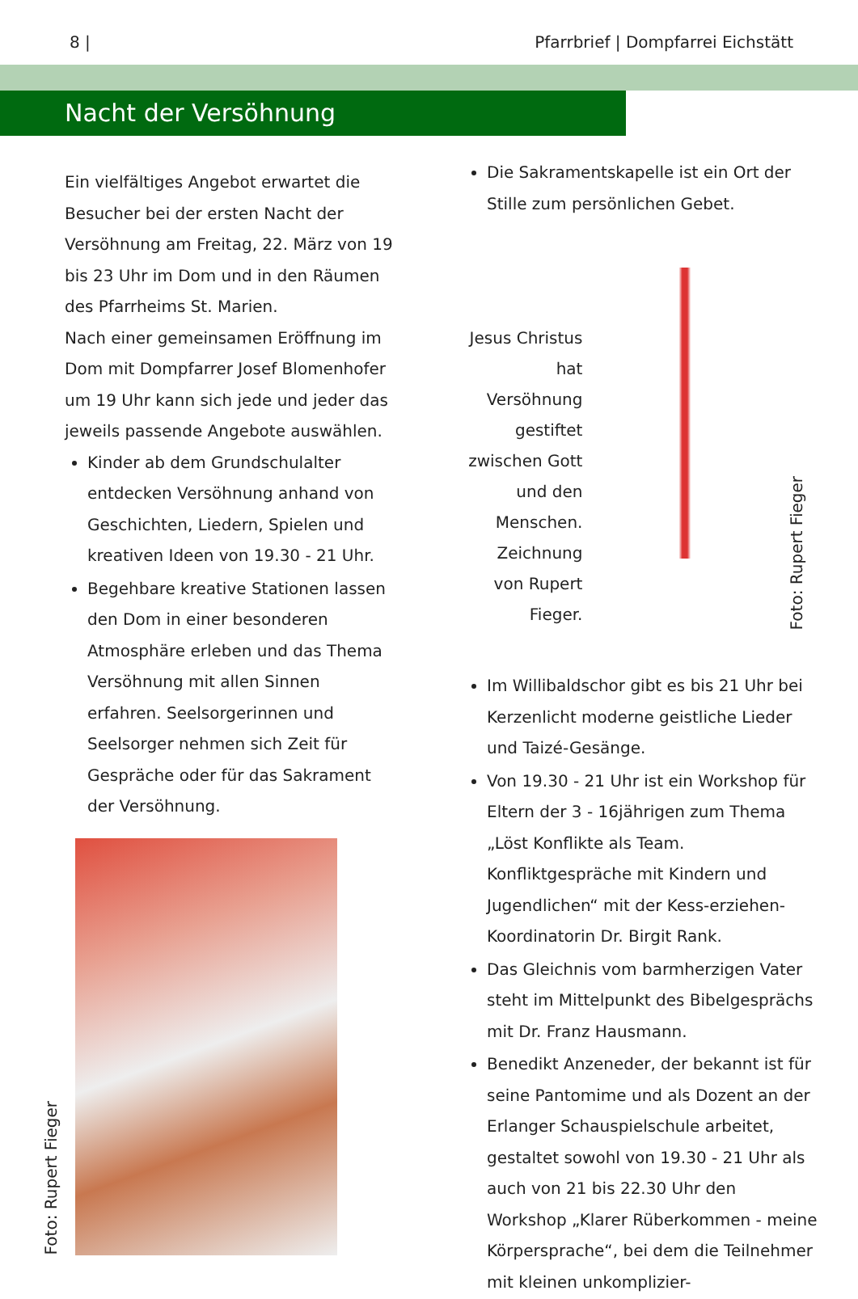8 | Pfarrbrief | Dompfarrei Eichstätt
Nacht der Versöhnung
Ein vielfältiges Angebot erwartet die Besucher bei der ersten Nacht der Versöhnung am Freitag, 22. März von 19 bis 23 Uhr im Dom und in den Räumen des Pfarrheims St. Marien.
Nach einer gemeinsamen Eröffnung im Dom mit Dompfarrer Josef Blomenhofer um 19 Uhr kann sich jede und jeder das jeweils passende Angebote auswählen.
Kinder ab dem Grundschulalter entdecken Versöhnung anhand von Geschichten, Liedern, Spielen und kreativen Ideen von 19.30 - 21 Uhr.
Begehbare kreative Stationen lassen den Dom in einer besonderen Atmosphäre erleben und das Thema Versöhnung mit allen Sinnen erfahren. Seelsorgerinnen und Seelsorger nehmen sich Zeit für Gespräche oder für das Sakrament der Versöhnung.
Foto: Rupert Fieger
Die Sakramentskapelle ist ein Ort der Stille zum persönlichen Gebet.
Jesus Christus hat Versöhnung gestiftet zwischen Gott und den Menschen. Zeichnung von Rupert Fieger.
Foto: Rupert Fieger
Im Willibaldschor gibt es bis 21 Uhr bei Kerzenlicht moderne geistliche Lieder und Taizé-Gesänge.
Von 19.30 - 21 Uhr ist ein Workshop für Eltern der 3 - 16jährigen zum Thema „Löst Konflikte als Team. Konfliktgespräche mit Kindern und Jugendlichen“ mit der Kess-erziehen-Koordinatorin Dr. Birgit Rank.
Das Gleichnis vom barmherzigen Vater steht im Mittelpunkt des Bibelgesprächs mit Dr. Franz Hausmann.
Benedikt Anzeneder, der bekannt ist für seine Pantomime und als Dozent an der Erlanger Schauspielschule arbeitet, gestaltet sowohl von 19.30 - 21 Uhr als auch von 21 bis 22.30 Uhr den Workshop „Klarer Rüberkommen - meine Körpersprache“, bei dem die Teilnehmer mit kleinen unkomplizier-